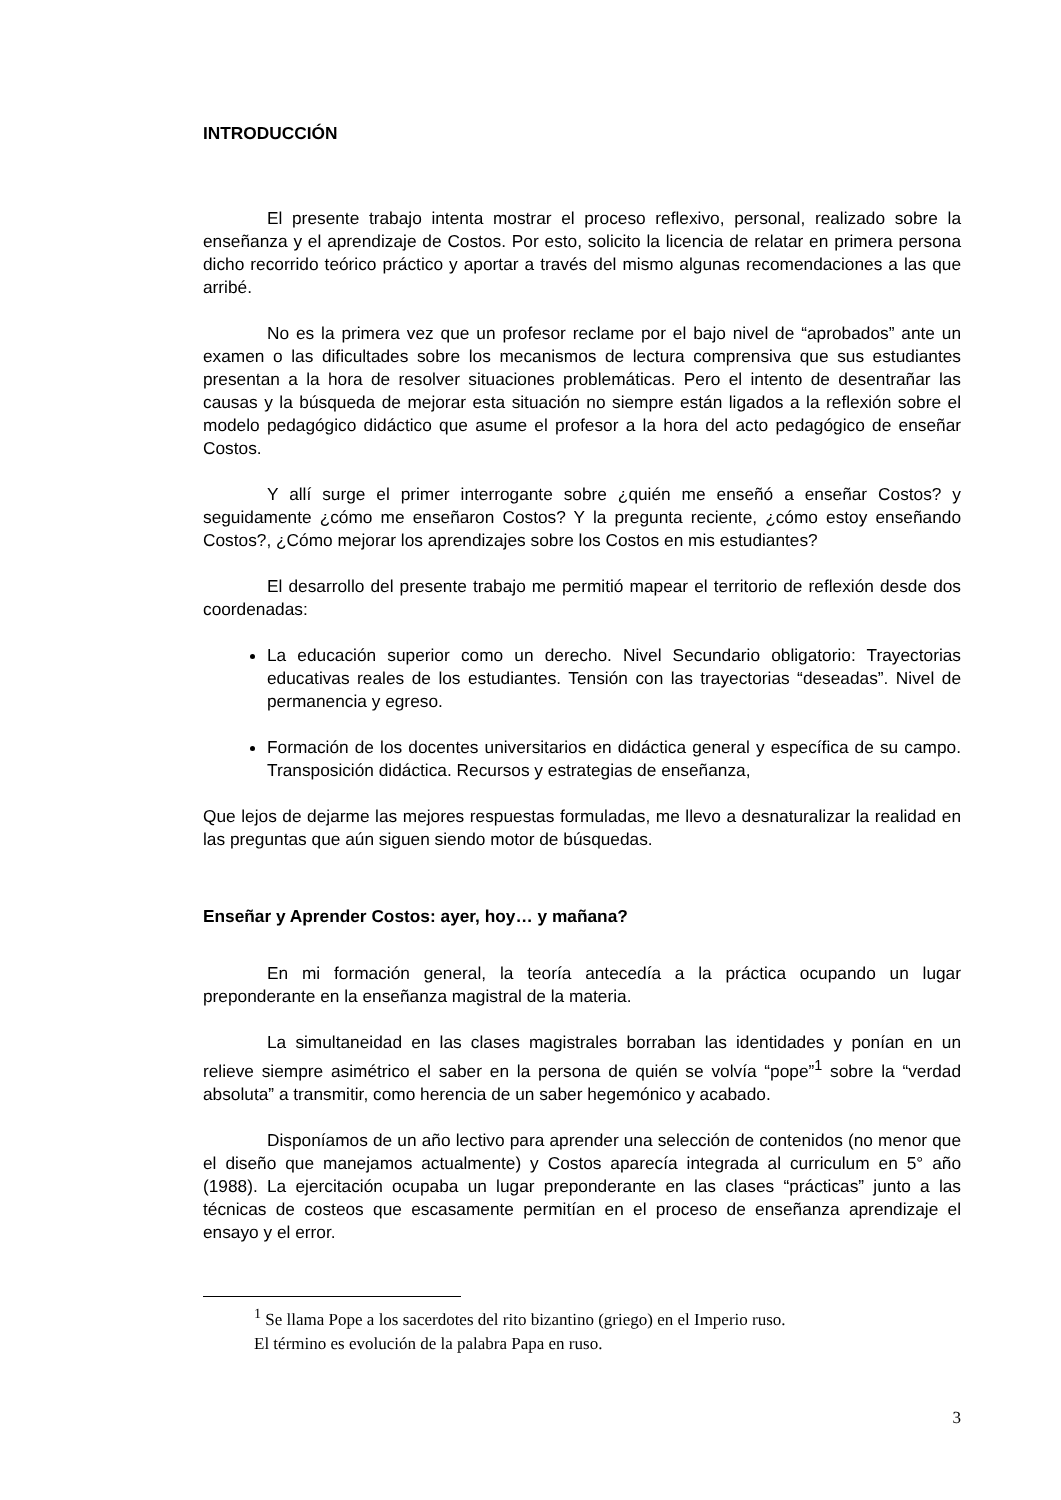INTRODUCCIÓN
El presente trabajo intenta mostrar el proceso reflexivo, personal, realizado sobre la enseñanza y el aprendizaje de Costos. Por esto, solicito la licencia de relatar en primera persona dicho recorrido teórico práctico y aportar a través del mismo algunas recomendaciones a las que arribé.
No es la primera vez que un profesor reclame por el bajo nivel de “aprobados” ante un examen o las dificultades sobre los mecanismos de lectura comprensiva que sus estudiantes presentan a la hora de resolver situaciones problemáticas. Pero el intento de desentrañar las causas y la búsqueda de mejorar esta situación no siempre están ligados a la reflexión sobre el modelo pedagógico didáctico que asume el profesor a la hora del acto pedagógico de enseñar Costos.
Y allí surge el primer interrogante sobre ¿quién me enseñó a enseñar Costos? y seguidamente ¿cómo me enseñaron Costos? Y la pregunta reciente, ¿cómo estoy enseñando Costos?, ¿Cómo mejorar los aprendizajes sobre los Costos en mis estudiantes?
El desarrollo del presente trabajo me permitió mapear el territorio de reflexión desde dos coordenadas:
La educación superior como un derecho. Nivel Secundario obligatorio: Trayectorias educativas reales de los estudiantes. Tensión con las trayectorias “deseadas”. Nivel de permanencia y egreso.
Formación de los docentes universitarios en didáctica general y específica de su campo. Transposición didáctica. Recursos y estrategias de enseñanza,
Que lejos de dejarme las mejores respuestas formuladas, me llevo a desnaturalizar la realidad en las preguntas que aún siguen siendo motor de búsquedas.
Enseñar y Aprender Costos: ayer, hoy… y mañana?
En mi formación general, la teoría antecedía a la práctica ocupando un lugar preponderante en la enseñanza magistral de la materia.
La simultaneidad en las clases magistrales borraban las identidades y ponían en un relieve siempre asimétrico el saber en la persona de quién se volvía “pope”<sup>1</sup> sobre la “verdad absoluta” a transmitir, como herencia de un saber hegemónico y acabado.
Disponíamos de un año lectivo para aprender una selección de contenidos (no menor que el diseño que manejamos actualmente) y Costos aparecía integrada al curriculum en 5° año (1988). La ejercitación ocupaba un lugar preponderante en las clases “prácticas” junto a las técnicas de costeos que escasamente permitían en el proceso de enseñanza aprendizaje el ensayo y el error.
<sup>1</sup> Se llama Pope a los sacerdotes del rito bizantino (griego) en el Imperio ruso.
El término es evolución de la palabra Papa en ruso.
3